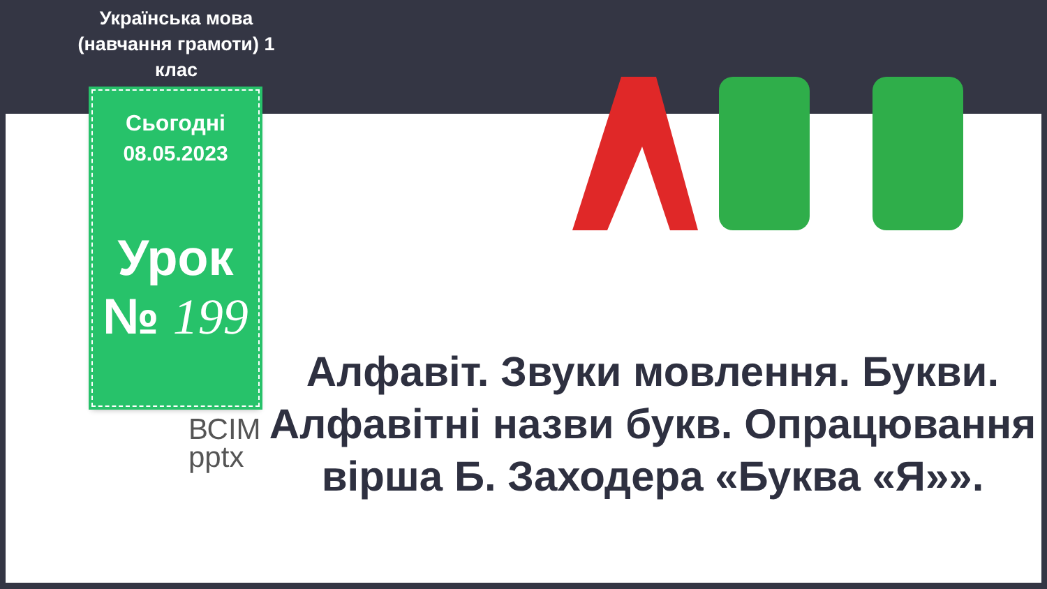Українська мова (навчання грамоти) 1 клас
Сьогодні
08.05.2023
Урок
№ 199
ВСІМ
pptx
Алфавіт. Звуки мовлення. Букви. Алфавітні назви букв. Опрацювання вірша Б. Заходера «Буква «Я»».